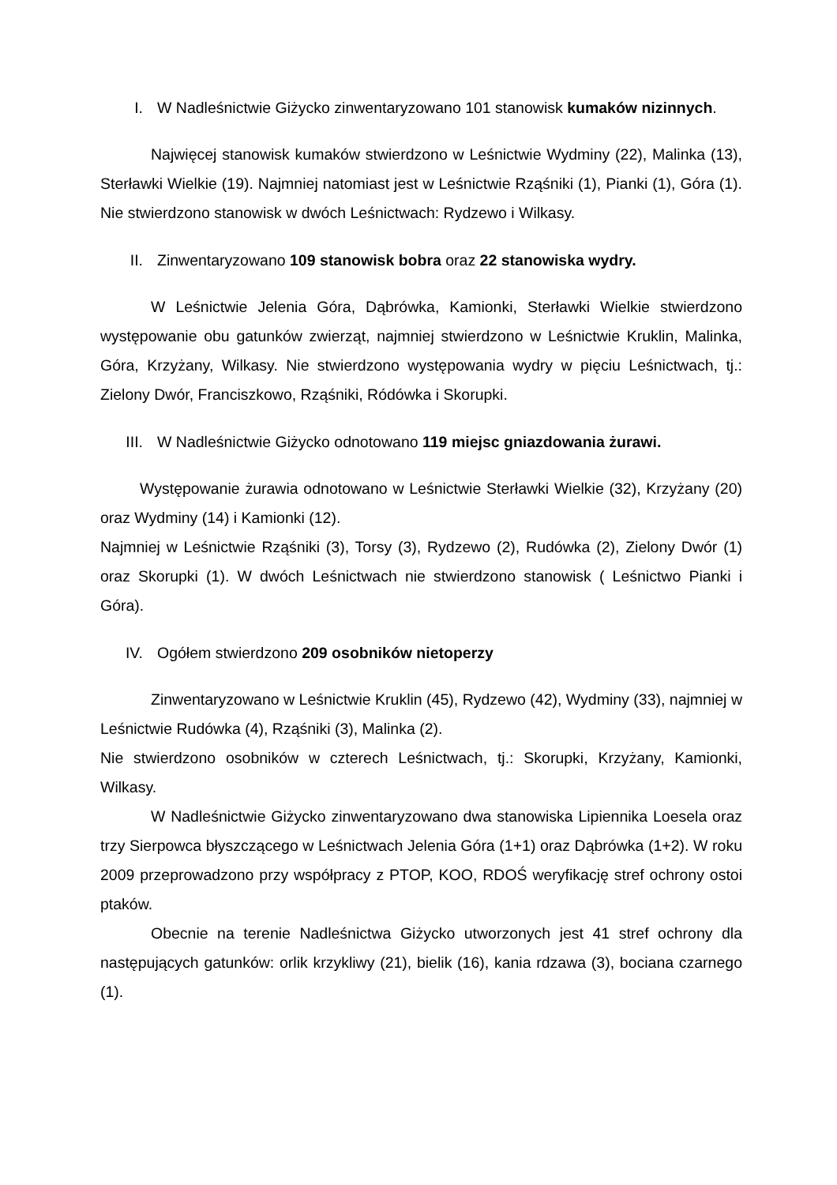I. W Nadleśnictwie Giżycko zinwentaryzowano 101 stanowisk kumaków nizinnych.
Najwięcej stanowisk kumaków stwierdzono w Leśnictwie Wydminy (22), Malinka (13), Sterławki Wielkie (19). Najmniej natomiast jest w Leśnictwie Rząśniki (1), Pianki (1), Góra (1). Nie stwierdzono stanowisk w dwóch Leśnictwach: Rydzewo i Wilkasy.
II. Zinwentaryzowano 109 stanowisk bobra oraz 22 stanowiska wydry.
W Leśnictwie Jelenia Góra, Dąbrówka, Kamionki, Sterławki Wielkie stwierdzono występowanie obu gatunków zwierząt, najmniej stwierdzono w Leśnictwie Kruklin, Malinka, Góra, Krzyżany, Wilkasy. Nie stwierdzono występowania wydry w pięciu Leśnictwach, tj.: Zielony Dwór, Franciszkowo, Rząśniki, Ródówka i Skorupki.
III. W Nadleśnictwie Giżycko odnotowano 119 miejsc gniazdowania żurawi.
Występowanie żurawia odnotowano w Leśnictwie Sterławki Wielkie (32), Krzyżany (20) oraz Wydminy (14) i Kamionki (12).
Najmniej w Leśnictwie Rząśniki (3), Torsy (3), Rydzewo (2), Rudówka (2), Zielony Dwór (1) oraz Skorupki (1). W dwóch Leśnictwach nie stwierdzono stanowisk ( Leśnictwo Pianki i Góra).
IV. Ogółem stwierdzono 209 osobników nietoperzy
Zinwentaryzowano w Leśnictwie Kruklin (45), Rydzewo (42), Wydminy (33), najmniej w Leśnictwie Rudówka (4), Rząśniki (3), Malinka (2).
Nie stwierdzono osobników w czterech Leśnictwach, tj.: Skorupki, Krzyżany, Kamionki, Wilkasy.
W Nadleśnictwie Giżycko zinwentaryzowano dwa stanowiska Lipiennika Loesela oraz trzy Sierpowca błyszczącego w Leśnictwach Jelenia Góra (1+1) oraz Dąbrówka (1+2). W roku 2009 przeprowadzono przy współpracy z PTOP, KOO, RDOŚ weryfikację stref ochrony ostoi ptaków.
Obecnie na terenie Nadleśnictwa Giżycko utworzonych jest 41 stref ochrony dla następujących gatunków: orlik krzykliwy (21), bielik (16), kania rdzawa (3), bociana czarnego (1).